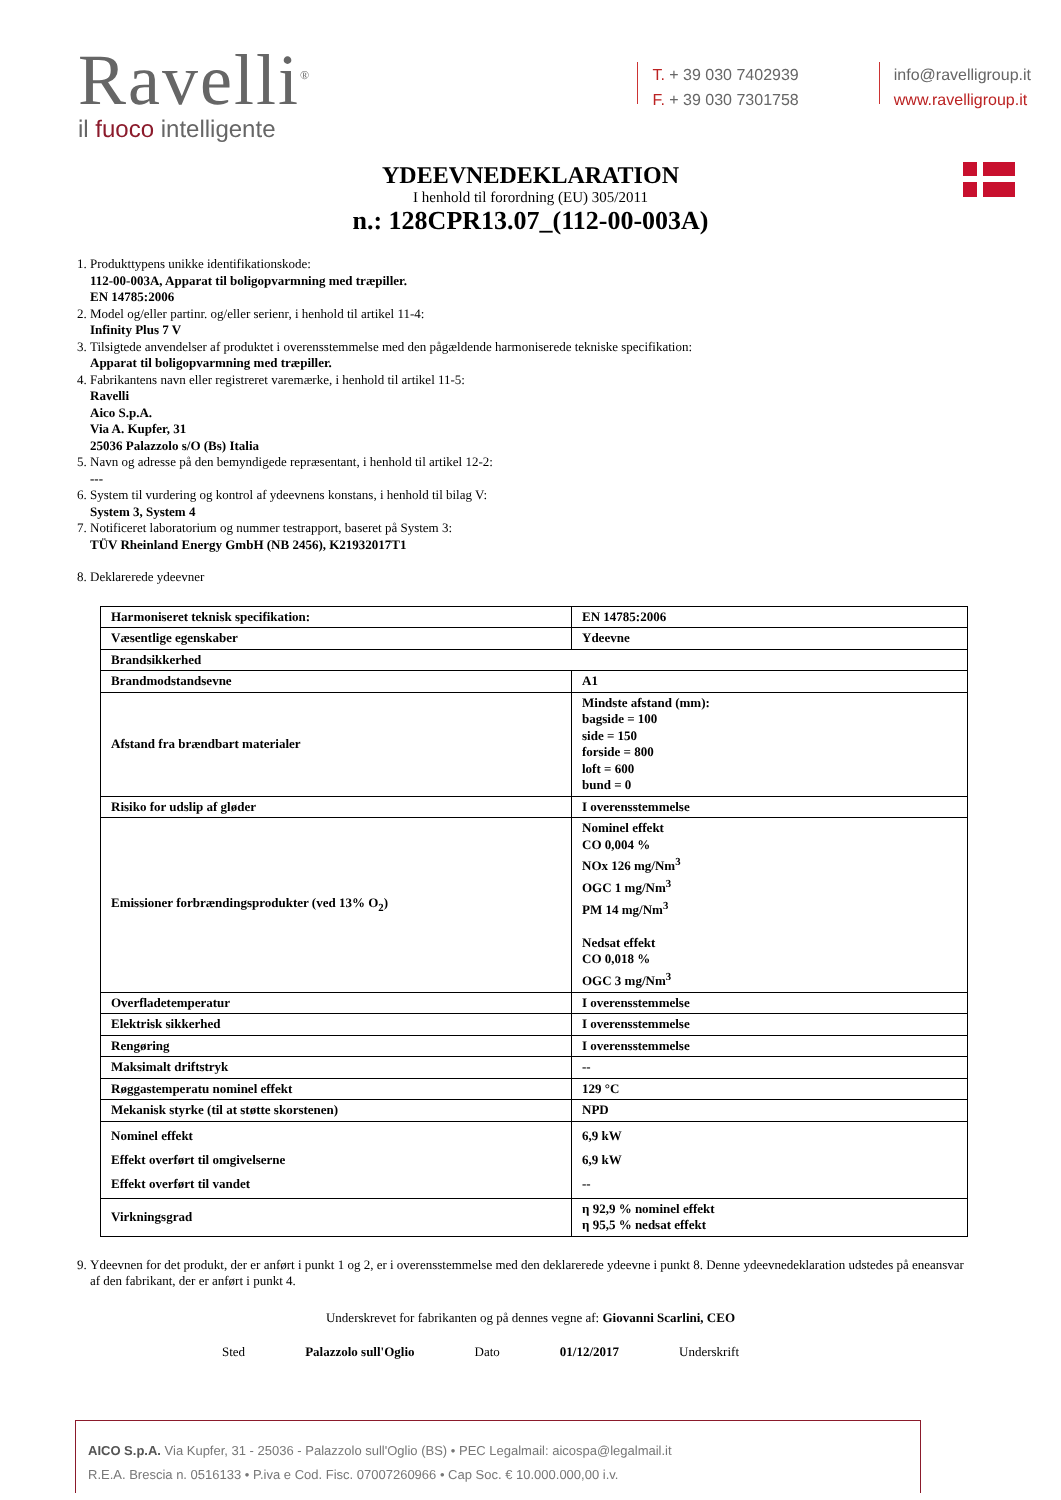Ravelli<sup>®</sup>
il fuoco intelligente
T. + 39 030 7402939
F. + 39 030 7301758
info@ravelligroup.it
www.ravelligroup.it
YDEEVNEDEKLARATION
I henhold til forordning (EU) 305/2011
n.: 128CPR13.07_(112-00-003A)
1. Produkttypens unikke identifikationskode:
112-00-003A, Apparat til boligopvarmning med træpiller.
EN 14785:2006
2. Model og/eller partinr. og/eller serienr, i henhold til artikel 11-4:
Infinity Plus 7 V
3. Tilsigtede anvendelser af produktet i overensstemmelse med den pågældende harmoniserede tekniske specifikation:
Apparat til boligopvarmning med træpiller.
4. Fabrikantens navn eller registreret varemærke, i henhold til artikel 11-5:
Ravelli
Aico S.p.A.
Via A. Kupfer, 31
25036 Palazzolo s/O (Bs) Italia
5. Navn og adresse på den bemyndigede repræsentant, i henhold til artikel 12-2:
---
6. System til vurdering og kontrol af ydeevnens konstans, i henhold til bilag V:
System 3, System 4
7. Notificeret laboratorium og nummer testrapport, baseret på System 3:
TÜV Rheinland Energy GmbH (NB 2456), K21932017T1
8. Deklarerede ydeevner
| Harmoniseret teknisk specifikation: | EN 14785:2006 |
| Væsentlige egenskaber | Ydeevne |
| Brandsikkerhed | |
| Brandmodstandsevne | A1 |
| Afstand fra brændbart materialer | Mindste afstand (mm): bagside = 100 side = 150 forside = 800 loft = 600 bund = 0 |
| Risiko for udslip af gløder | I overensstemmelse |
| Emissioner forbrændingsprodukter (ved 13% O<sub>2</sub>) | Nominel effekt CO 0,004 % NOx 126 mg/Nm<sup>3</sup> OGC 1 mg/Nm<sup>3</sup> PM 14 mg/Nm<sup>3</sup> Nedsat effekt CO 0,018 % OGC 3 mg/Nm<sup>3</sup> |
| Overfladetemperatur | I overensstemmelse |
| Elektrisk sikkerhed | I overensstemmelse |
| Rengøring | I overensstemmelse |
| Maksimalt driftstryk | -- |
| Røggastemperatu nominel effekt | 129 °C |
| Mekanisk styrke (til at støtte skorstenen) | NPD |
| Nominel effekt Effekt overført til omgivelserne Effekt overført til vandet | 6,9 kW 6,9 kW -- |
| Virkningsgrad | η 92,9 % nominel effekt η 95,5 % nedsat effekt |
9. Ydeevnen for det produkt, der er anført i punkt 1 og 2, er i overensstemmelse med den deklarerede ydeevne i punkt 8. Denne ydeevnedeklaration udstedes på eneansvar af den fabrikant, der er anført i punkt 4.
Underskrevet for fabrikanten og på dennes vegne af: Giovanni Scarlini, CEO
Sted Palazzolo sull'Oglio Dato 01/12/2017 Underskrift
AICO S.p.A. Via Kupfer, 31 - 25036 - Palazzolo sull'Oglio (BS) • PEC Legalmail: aicospa@legalmail.it
R.E.A. Brescia n. 0516133 • P.iva e Cod. Fisc. 07007260966 • Cap Soc. € 10.000.000,00 i.v.